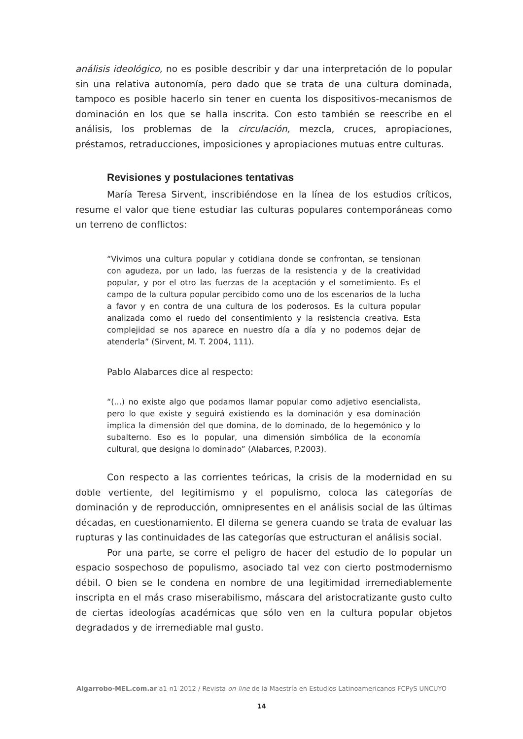análisis ideológico, no es posible describir y dar una interpretación de lo popular sin una relativa autonomía, pero dado que se trata de una cultura dominada, tampoco es posible hacerlo sin tener en cuenta los dispositivos-mecanismos de dominación en los que se halla inscrita. Con esto también se reescribe en el análisis, los problemas de la circulación, mezcla, cruces, apropiaciones, préstamos, retraducciones, imposiciones y apropiaciones mutuas entre culturas.
Revisiones y postulaciones tentativas
María Teresa Sirvent, inscribiéndose en la línea de los estudios críticos, resume el valor que tiene estudiar las culturas populares contemporáneas como un terreno de conflictos:
“Vivimos una cultura popular y cotidiana donde se confrontan, se tensionan con agudeza, por un lado, las fuerzas de la resistencia y de la creatividad popular, y por el otro las fuerzas de la aceptación y el sometimiento. Es el campo de la cultura popular percibido como uno de los escenarios de la lucha a favor y en contra de una cultura de los poderosos. Es la cultura popular analizada como el ruedo del consentimiento y la resistencia creativa. Esta complejidad se nos aparece en nuestro día a día y no podemos dejar de atenderla” (Sirvent, M. T. 2004, 111).
Pablo Alabarces dice al respecto:
“(...) no existe algo que podamos llamar popular como adjetivo esencialista, pero lo que existe y seguirá existiendo es la dominación y esa dominación implica la dimensión del que domina, de lo dominado, de lo hegemónico y lo subalterno. Eso es lo popular, una dimensión simbólica de la economía cultural, que designa lo dominado” (Alabarces, P.2003).
Con respecto a las corrientes teóricas, la crisis de la modernidad en su doble vertiente, del legitimismo y el populismo, coloca las categorías de dominación y de reproducción, omnipresentes en el análisis social de las últimas décadas, en cuestionamiento. El dilema se genera cuando se trata de evaluar las rupturas y las continuidades de las categorías que estructuran el análisis social.
Por una parte, se corre el peligro de hacer del estudio de lo popular un espacio sospechoso de populismo, asociado tal vez con cierto postmodernismo débil. O bien se le condena en nombre de una legitimidad irremediablemente inscripta en el más craso miserabilismo, máscara del aristocratizante gusto culto de ciertas ideologías académicas que sólo ven en la cultura popular objetos degradados y de irremediable mal gusto.
Algarrobo-MEL.com.ar a1-n1-2012 / Revista on-line de la Maestría en Estudios Latinoamericanos FCPyS UNCUYO
14